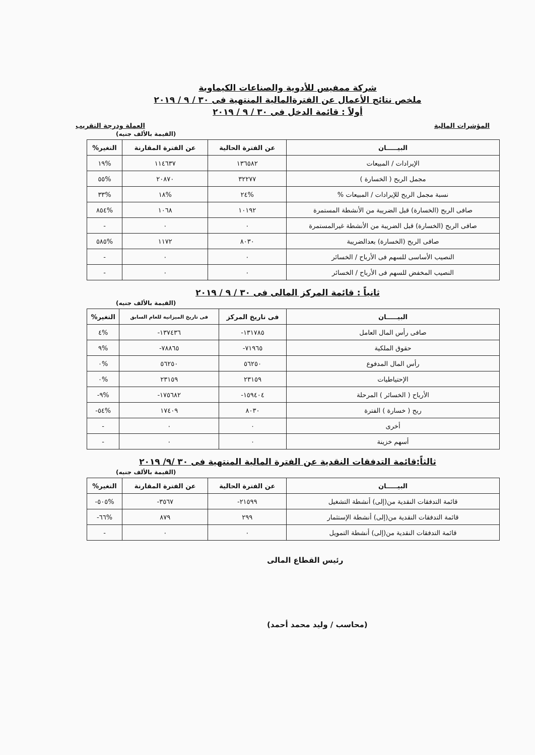شركة ممفيس للأدوية والصناعات الكيماوية
ملخص نتائج الأعمال عن الفترةالمالية المنتهية فى ٣٠ / ٩ / ٢٠١٩
أولاً : قائمة الدخل فى ٣٠ / ٩ / ٢٠١٩
المؤشرات المالية العملة ودرجة التقريب
(القيمة بالألف جنيه)
| البيـــــان | عن الفترة الحالية | عن الفترة المقارنة | التغير% |
| --- | --- | --- | --- |
| الإيرادات / المبيعات | ١٣٦٥٨٢ | ١١٤٦٣٧ | %١٩ |
| مجمل الربح ( الخسارة ) | ٣٢٢٧٧ | ٢٠٨٧٠ | %٥٥ |
| نسبة مجمل الربح للإيرادات / المبيعات % | %٢٤ | %١٨ | %٣٣ |
| صافى الربح (الخسارة) قبل الضريبة من الأنشطة المستمرة | ١٠١٩٢ | ١٠٦٨ | %٨٥٤ |
| صافى الربح (الخسارة) قبل الضريبة من الأنشطة غيرالمستمرة | ٠ | ٠ | - |
| صافى الربح (الخسارة) بعدالضريبة | ٨٠٣٠ | ١١٧٢ | %٥٨٥ |
| النصيب الأساسى للسهم فى الأرباح / الخسائر | ٠ | ٠ | - |
| النصيب المخفض للسهم فى الأرباح / الخسائر | ٠ | ٠ | - |
ثانياً : قائمة المركز المالى فى ٣٠ / ٩ / ٢٠١٩
(القيمة بالألف جنيه)
| البيـــــان | فى تاريخ المركز | فى تاريخ الميزانية للعام السابق | التغير% |
| --- | --- | --- | --- |
| صافى رأس المال العامل | ١٣١٧٨٥- | ١٣٧٤٣٦- | %٤ |
| حقوق الملكية | ٧١٩٦٥- | ٧٨٨٦٥- | %٩ |
| رأس المال المدفوع | ٥٦٢٥٠ | ٥٦٢٥٠ | %٠ |
| الإحتياطيات | ٢٣١٥٩ | ٢٣١٥٩ | %٠ |
| الأرباح ( الخسائر ) المرحلة | ١٥٩٤٠٤- | ١٧٥٦٨٢- | %٩- |
| ربح ( خسارة ) الفترة | ٨٠٣٠ | ١٧٤٠٩ | %٥٤- |
| أخرى | ٠ | ٠ | - |
| أسهم خزينة | ٠ | ٠ | - |
ثالثاً:قائمة التدفقات النقدية عن الفترة المالية المنتهية فى ٣٠ /٩/ ٢٠١٩
(القيمة بالألف جنيه)
| البيـــــان | عن الفترة الحالية | عن الفترة المقارنة | التغير% |
| --- | --- | --- | --- |
| قائمة التدفقات النقدية من(إلى) أنشطة التشغيل | ٢١٥٩٩- | ٣٥٦٧- | %٥٠٥- |
| قائمة التدفقات النقدية من(إلى) أنشطة الإستثمار | ٢٩٩ | ٨٧٩ | %٦٦- |
| قائمة التدفقات النقدية من(إلى) أنشطة التمويل | ٠ | ٠ | - |
رئيس القطاع المالى
(محاسب / وليد محمد أحمد)